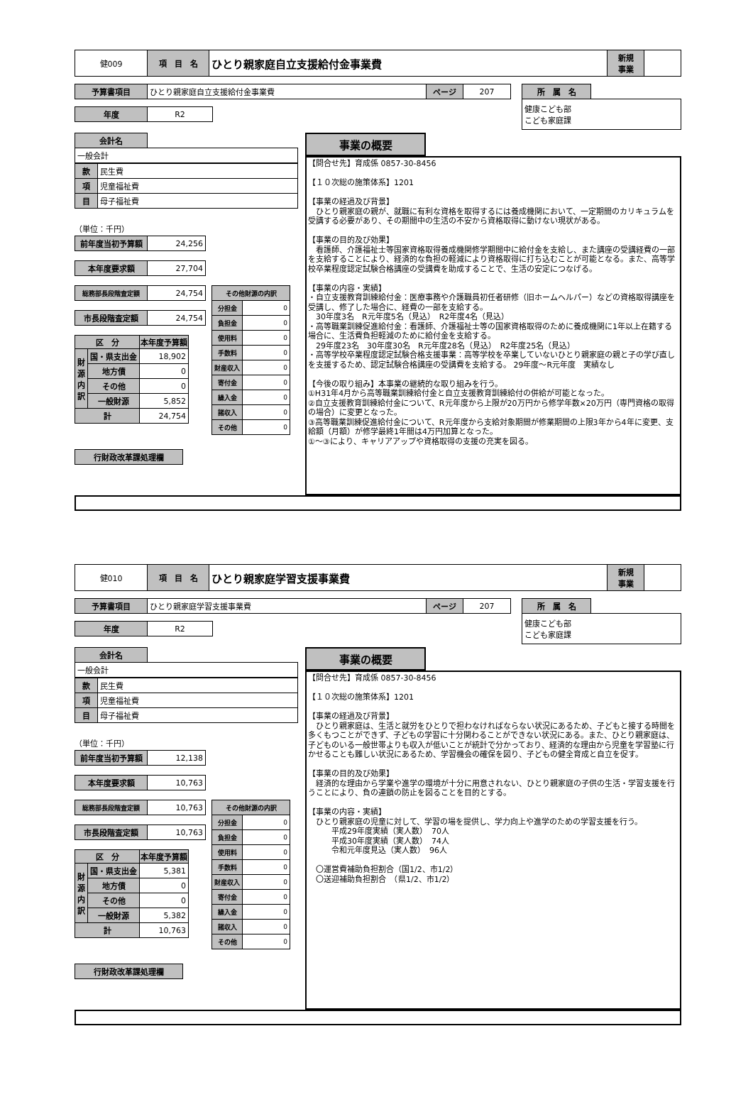| 健009 | 項 目 名 | ひとり親家庭自立支援給付金事業費 | 新規 事業 | |
| 予算書項目 | ひとり親家庭自立支援給付金事業費 | ページ | 207 |
| 年度 | R2 |
| 所 属 名 | |
| 健康こども部 こども家庭課 | |
| 会計名 | |
| 一般会計 | |
| 款 | 民生費 |
| 項 | 児童福祉費 |
| 目 | 母子福祉費 |
（単位：千円）
| 前年度当初予算額 | 24,256 |
| 本年度要求額 | 27,704 |
| 総務部長段階査定額 | 24,754 |
| 市長段階査定額 | 24,754 |
| 区 分 | | 本年度予算額 |
| --- | --- | --- |
| 財源内訳 | 国・県支出金 | 18,902 |
| | 地方債 | 0 |
| | その他 | 0 |
| | 一般財源 | 5,852 |
| 計 | | 24,754 |
| その他財源の内訳 | |
| 分担金 | 0 |
| 負担金 | 0 |
| 使用料 | 0 |
| 手数料 | 0 |
| 財産収入 | 0 |
| 寄付金 | 0 |
| 繰入金 | 0 |
| 諸収入 | 0 |
| その他 | 0 |
| 行財政改革課処理欄 |
事業の概要
【問合せ先】育成係 0857-30-8456 【１０次総の施策体系】1201 【事業の経過及び背景】 　ひとり親家庭の親が、就職に有利な資格を取得するには養成機関において、一定期間のカリキュラムを受講する必要があり、その期間中の生活の不安から資格取得に動けない現状がある。 【事業の目的及び効果】 　看護師、介護福祉士等国家資格取得養成機関修学期間中に給付金を支給し、また講座の受講経費の一部を支給することにより、経済的な負担の軽減により資格取得に打ち込むことが可能となる。また、高等学校卒業程度認定試験合格講座の受講費を助成することで、生活の安定につなげる。 【事業の内容・実績】 ・自立支援教育訓練給付金：医療事務や介護職員初任者研修（旧ホームヘルパー）などの資格取得講座を受講し、修了した場合に、経費の一部を支給する。 　30年度3名　R元年度5名（見込）　R2年度4名（見込） ・高等職業訓練促進給付金：看護師、介護福祉士等の国家資格取得のために養成機関に1年以上在籍する場合に、生活費負担軽減のために給付金を支給する。 　29年度23名　30年度30名　R元年度28名（見込）　R2年度25名（見込） ・高等学校卒業程度認定試験合格支援事業：高等学校を卒業していないひとり親家庭の親と子の学び直しを支援するため、認定試験合格講座の受講費を支給する。 29年度～R元年度　実績なし 【今後の取り組み】本事業の継続的な取り組みを行う。 ①H31年4月から高等職業訓練給付金と自立支援教育訓練給付の併給が可能となった。 ②自立支援教育訓練給付金について、R元年度から上限が20万円から修学年数×20万円（専門資格の取得の場合）に変更となった。 ③高等職業訓練促進給付金について、R元年度から支給対象期間が修業期間の上限3年から4年に変更、支給額（月額）が修学最終1年間は4万円加算となった。 ①～③により、キャリアアップや資格取得の支援の充実を図る。
| 健010 | 項 目 名 | ひとり親家庭学習支援事業費 | 新規 事業 | |
| 予算書項目 | ひとり親家庭学習支援事業費 | ページ | 207 |
| 年度 | R2 |
| 所 属 名 | |
| 健康こども部 こども家庭課 | |
| 会計名 | |
| 一般会計 | |
| 款 | 民生費 |
| 項 | 児童福祉費 |
| 目 | 母子福祉費 |
（単位：千円）
| 前年度当初予算額 | 12,138 |
| 本年度要求額 | 10,763 |
| 総務部長段階査定額 | 10,763 |
| 市長段階査定額 | 10,763 |
| 区 分 | | 本年度予算額 |
| --- | --- | --- |
| 財源内訳 | 国・県支出金 | 5,381 |
| | 地方債 | 0 |
| | その他 | 0 |
| | 一般財源 | 5,382 |
| 計 | | 10,763 |
| その他財源の内訳 | |
| 分担金 | 0 |
| 負担金 | 0 |
| 使用料 | 0 |
| 手数料 | 0 |
| 財産収入 | 0 |
| 寄付金 | 0 |
| 繰入金 | 0 |
| 諸収入 | 0 |
| その他 | 0 |
| 行財政改革課処理欄 |
事業の概要
【問合せ先】育成係 0857-30-8456 【１０次総の施策体系】1201 【事業の経過及び背景】 　ひとり親家庭は、生活と就労をひとりで担わなければならない状況にあるため、子どもと接する時間を多くもつことができず、子どもの学習に十分関わることができない状況にある。また、ひとり親家庭は、子どものいる一般世帯よりも収入が低いことが統計で分かっており、経済的な理由から児童を学習塾に行かせることも難しい状況にあるため、学習機会の確保を図り、子どもの健全育成と自立を促す。 【事業の目的及び効果】 　経済的な理由から学業や進学の環境が十分に用意されない、ひとり親家庭の子供の生活・学習支援を行うことにより、負の連鎖の防止を図ることを目的とする。 【事業の内容・実績】 　ひとり親家庭の児童に対して、学習の場を提供し、学力向上や進学のための学習支援を行う。 　　　平成29年度実績（実人数）　70人 　　　平成30年度実績（実人数）　74人 　　　令和元年度見込（実人数）　96人 　〇運営費補助負担割合（国1/2、市1/2） 　〇送迎補助負担割合　（県1/2、市1/2）